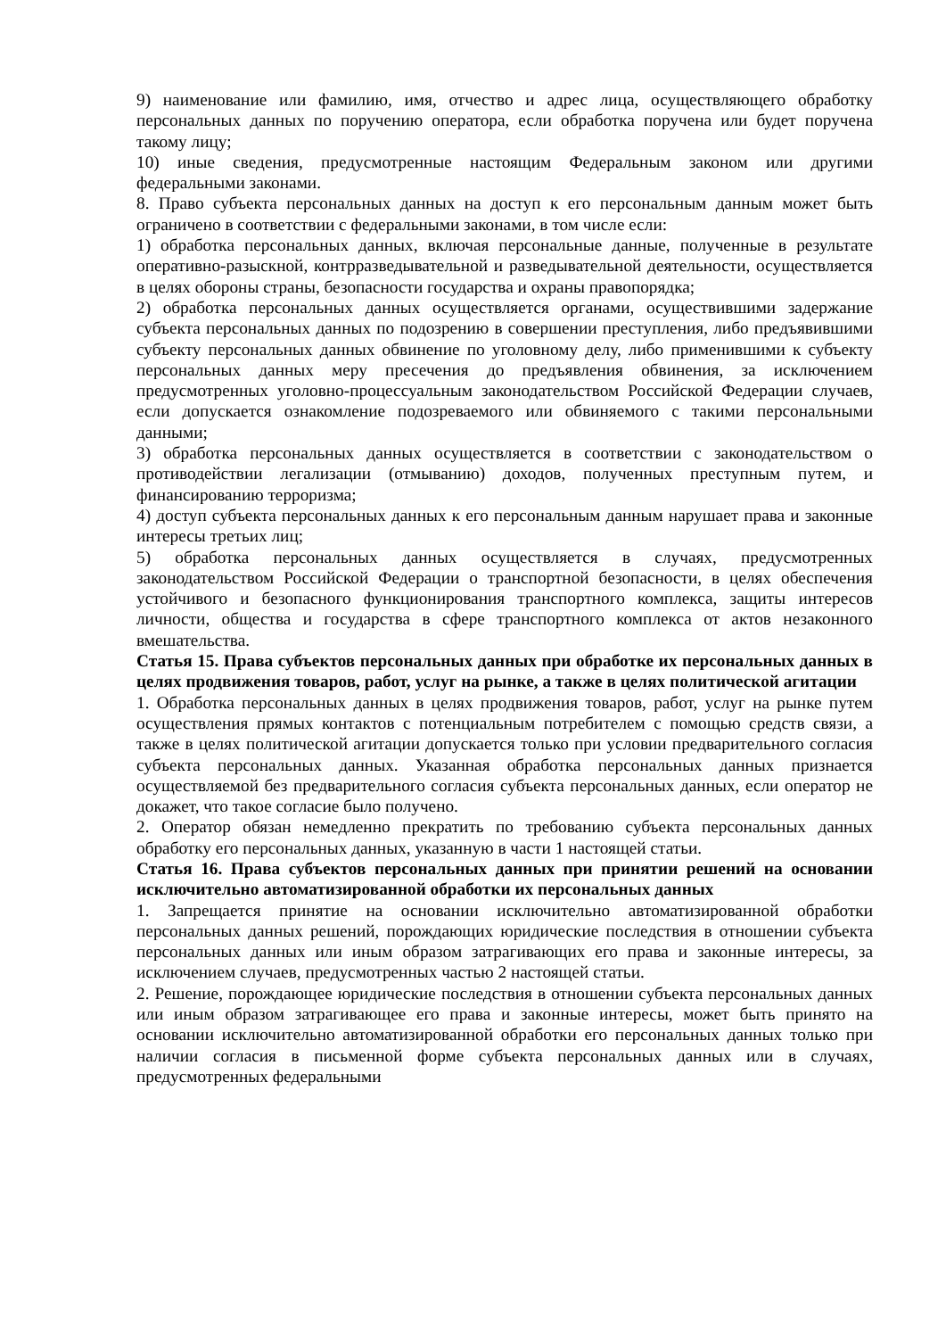9) наименование или фамилию, имя, отчество и адрес лица, осуществляющего обработку персональных данных по поручению оператора, если обработка поручена или будет поручена такому лицу;
10) иные сведения, предусмотренные настоящим Федеральным законом или другими федеральными законами.
8. Право субъекта персональных данных на доступ к его персональным данным может быть ограничено в соответствии с федеральными законами, в том числе если:
1) обработка персональных данных, включая персональные данные, полученные в результате оперативно-разыскной, контрразведывательной и разведывательной деятельности, осуществляется в целях обороны страны, безопасности государства и охраны правопорядка;
2) обработка персональных данных осуществляется органами, осуществившими задержание субъекта персональных данных по подозрению в совершении преступления, либо предъявившими субъекту персональных данных обвинение по уголовному делу, либо применившими к субъекту персональных данных меру пресечения до предъявления обвинения, за исключением предусмотренных уголовно-процессуальным законодательством Российской Федерации случаев, если допускается ознакомление подозреваемого или обвиняемого с такими персональными данными;
3) обработка персональных данных осуществляется в соответствии с законодательством о противодействии легализации (отмыванию) доходов, полученных преступным путем, и финансированию терроризма;
4) доступ субъекта персональных данных к его персональным данным нарушает права и законные интересы третьих лиц;
5) обработка персональных данных осуществляется в случаях, предусмотренных законодательством Российской Федерации о транспортной безопасности, в целях обеспечения устойчивого и безопасного функционирования транспортного комплекса, защиты интересов личности, общества и государства в сфере транспортного комплекса от актов незаконного вмешательства.
Статья 15. Права субъектов персональных данных при обработке их персональных данных в целях продвижения товаров, работ, услуг на рынке, а также в целях политической агитации
1. Обработка персональных данных в целях продвижения товаров, работ, услуг на рынке путем осуществления прямых контактов с потенциальным потребителем с помощью средств связи, а также в целях политической агитации допускается только при условии предварительного согласия субъекта персональных данных. Указанная обработка персональных данных признается осуществляемой без предварительного согласия субъекта персональных данных, если оператор не докажет, что такое согласие было получено.
2. Оператор обязан немедленно прекратить по требованию субъекта персональных данных обработку его персональных данных, указанную в части 1 настоящей статьи.
Статья 16. Права субъектов персональных данных при принятии решений на основании исключительно автоматизированной обработки их персональных данных
1. Запрещается принятие на основании исключительно автоматизированной обработки персональных данных решений, порождающих юридические последствия в отношении субъекта персональных данных или иным образом затрагивающих его права и законные интересы, за исключением случаев, предусмотренных частью 2 настоящей статьи.
2. Решение, порождающее юридические последствия в отношении субъекта персональных данных или иным образом затрагивающее его права и законные интересы, может быть принято на основании исключительно автоматизированной обработки его персональных данных только при наличии согласия в письменной форме субъекта персональных данных или в случаях, предусмотренных федеральными